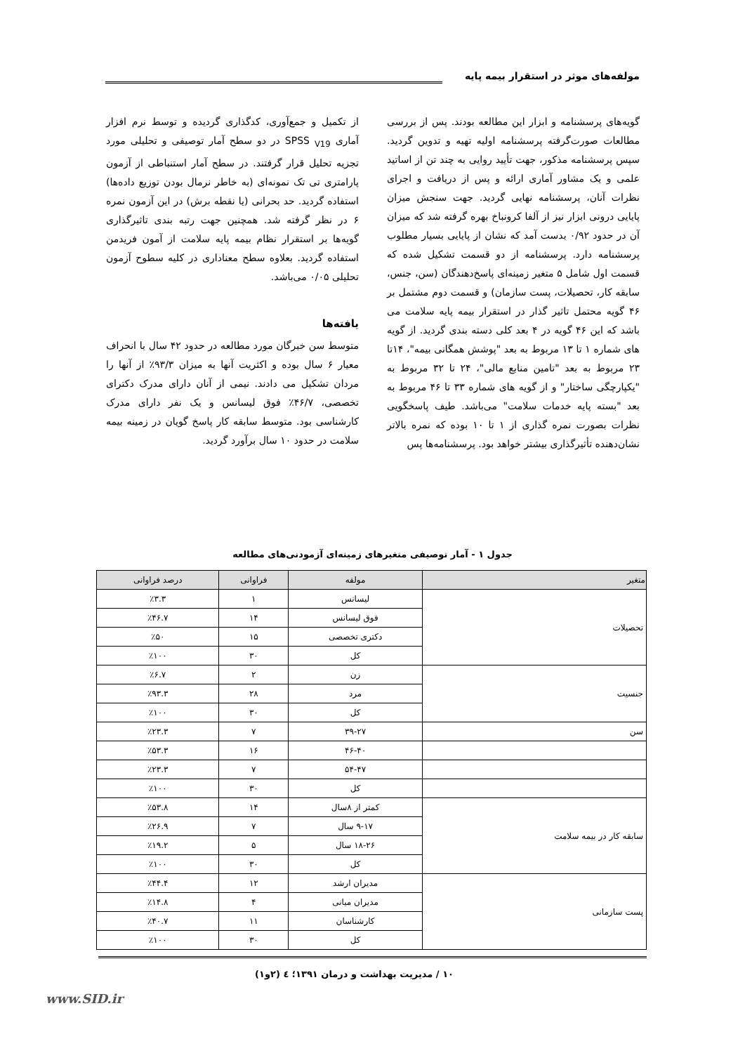مولفه‌های موثر در استقرار بیمه پایه
گویه‌های پرسشنامه و ابزار این مطالعه بودند. پس از بررسی مطالعات صورت‌گرفته پرسشنامه اولیه تهیه و تدوین گردید. سپس پرسشنامه مذکور، جهت تأیید روایی به چند تن از اساتید علمی و یک مشاور آماری ارائه و پس از دریافت و اجرای نظرات آنان، پرسشنامه نهایی گردید. جهت سنجش میزان پایایی درونی ابزار نیز از آلفا کرونباخ بهره گرفته شد که میزان آن در حدود ۰/۹۲ بدست آمد که نشان از پایایی بسیار مطلوب پرسشنامه دارد. پرسشنامه از دو قسمت تشکیل شده که قسمت اول شامل ۵ متغیر زمینه‌ای پاسخ‌دهندگان (سن، جنس، سابقه کار، تحصیلات، پست سازمان) و قسمت دوم مشتمل بر ۴۶ گویه محتمل تاثیر گذار در استقرار بیمه پایه سلامت می باشد که این ۴۶ گویه در ۴ بعد کلی دسته بندی گردید. از گویه های شماره ۱ تا ۱۳ مربوط به بعد "پوشش همگانی بیمه"، ۱۴تا ۲۳ مربوط به بعد "تامین منابع مالی"، ۲۴ تا ۳۲ مربوط به "یکپارچگی ساختار" و از گویه های شماره ۳۳ تا ۴۶ مربوط به بعد "بسته پایه خدمات سلامت" می‌باشد. طیف پاسخگویی نظرات بصورت نمره گذاری از ۱ تا ۱۰ بوده که نمره بالاتر نشان‌دهنده تأثیرگذاری بیشتر خواهد بود. پرسشنامه‌ها پس
از تکمیل و جمع‌آوری، کدگذاری گردیده و توسط نرم افزار آماری SPSS <sub>V19</sub> در دو سطح آمار توصیفی و تحلیلی مورد تجزیه تحلیل قرار گرفتند. در سطح آمار استنباطی از آزمون پارامتری تی تک نمونه‌ای (به خاطر نرمال بودن توزیع داده‌ها) استفاده گردید. حد بحرانی (یا نقطه برش) در این آزمون نمره ۶ در نظر گرفته شد. همچنین جهت رتبه بندی تاثیرگذاری گویه‌ها بر استقرار نظام بیمه پایه سلامت از آمون فریدمن استفاده گردید. بعلاوه سطح معناداری در کلیه سطوح آزمون تحلیلی ۰/۰۵ می‌باشد.
یافته‌ها
متوسط سن خبرگان مورد مطالعه در حدود ۴۲ سال با انحراف معیار ۶ سال بوده و اکثریت آنها به میزان ۹۳/۳٪ از آنها را مردان تشکیل می دادند. نیمی از آنان دارای مدرک دکترای تخصصی، ۴۶/۷٪ فوق لیسانس و یک نفر دارای مدرک کارشناسی بود. متوسط سابقه کار پاسخ گویان در زمینه بیمه سلامت در حدود ۱۰ سال برآورد گردید.
جدول ۱ - آمار توصیفی متغیرهای زمینه‌ای آزمودنی‌های مطالعه
| متغیر | مولفه | فراوانی | درصد فراوانی |
| --- | --- | --- | --- |
| تحصیلات | لیسانس | ۱ | ٪۳.۳ |
| | فوق لیسانس | ۱۴ | ٪۴۶.۷ |
| | دکتری تخصصی | ۱۵ | ٪۵۰ |
| | کل | ۳۰ | ٪۱۰۰ |
| جنسیت | زن | ۲ | ٪۶.۷ |
| | مرد | ۲۸ | ٪۹۳.۳ |
| | کل | ۳۰ | ٪۱۰۰ |
| سن | ۳۹-۲۷ | ۷ | ٪۲۳.۳ |
| | ۴۶-۴۰ | ۱۶ | ٪۵۳.۳ |
| | ۵۴-۴۷ | ۷ | ٪۲۳.۳ |
| | کل | ۳۰ | ٪۱۰۰ |
| سابقه کار در بیمه سلامت | کمتر از ۸سال | ۱۴ | ٪۵۳.۸ |
| | ۹-۱۷ سال | ۷ | ٪۲۶.۹ |
| | ۱۸-۲۶ سال | ۵ | ٪۱۹.۲ |
| | کل | ۳۰ | ٪۱۰۰ |
| پست سازمانی | مدیران ارشد | ۱۲ | ٪۴۴.۴ |
| | مدیران میانی | ۴ | ٪۱۴.۸ |
| | کارشناسان | ۱۱ | ٪۴۰.۷ |
| | کل | ۳۰ | ٪۱۰۰ |
۱۰ / مدیریت بهداشت و درمان ۱۳۹۱؛ ٤ (۲و۱)
www.SID.ir